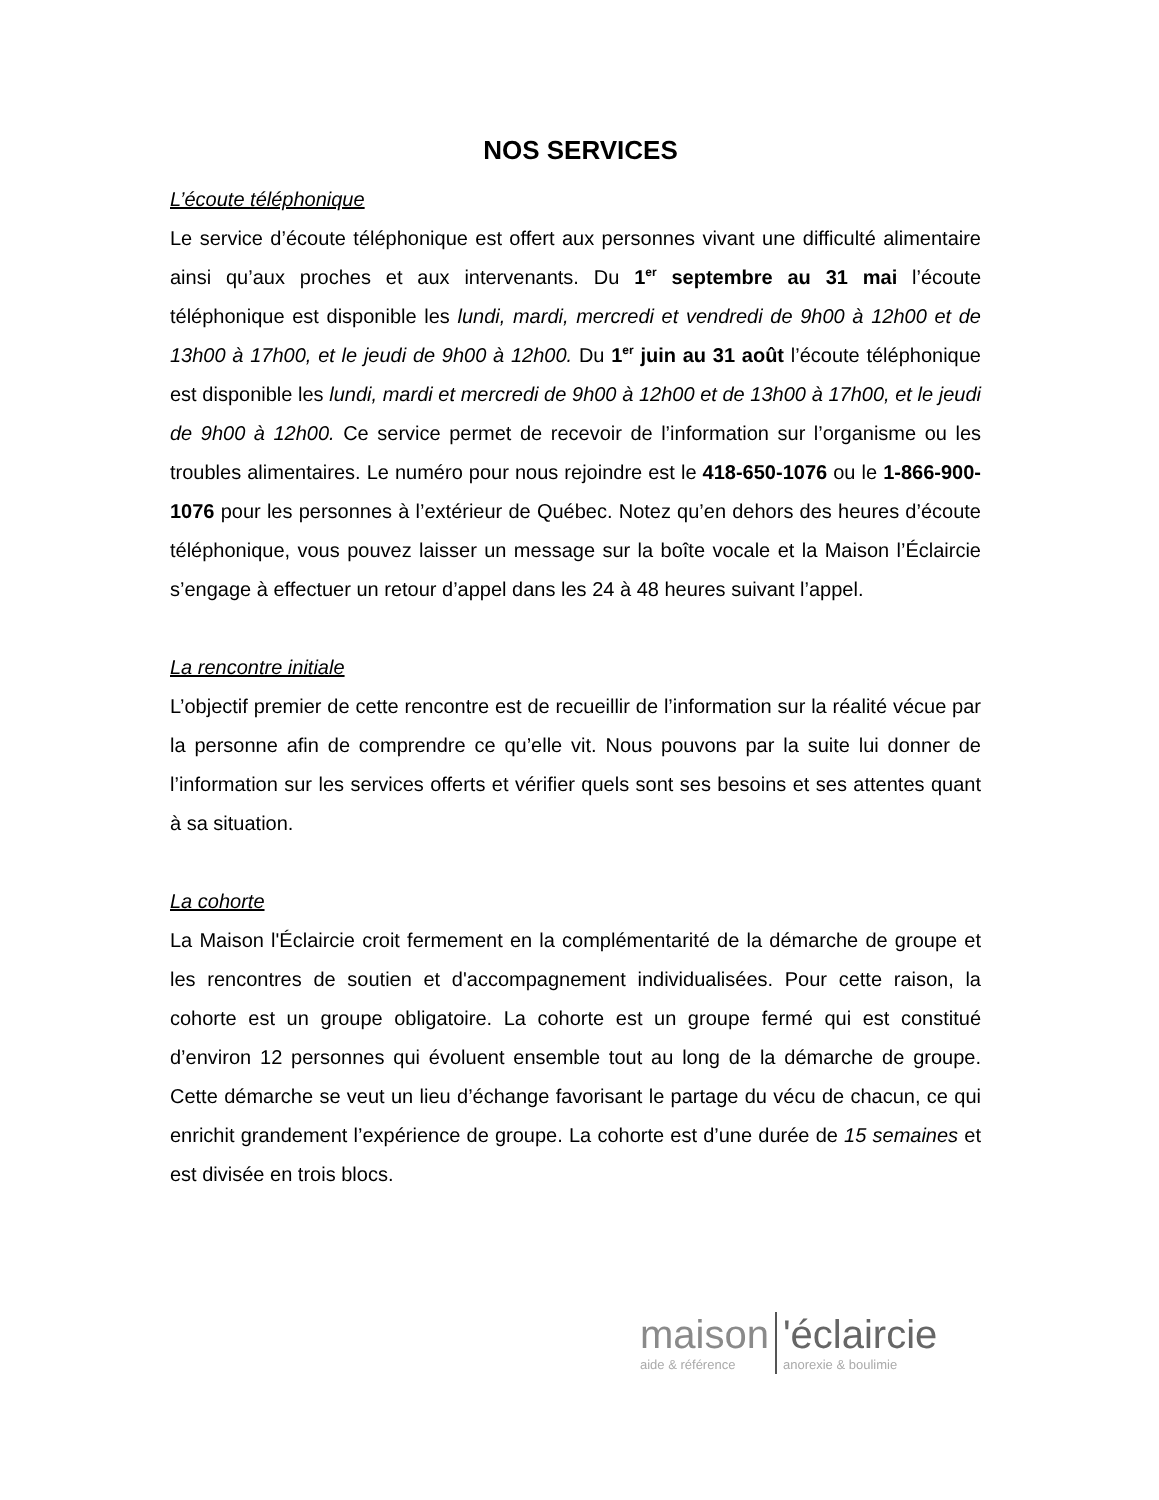NOS SERVICES
L’écoute téléphonique
Le service d’écoute téléphonique est offert aux personnes vivant une difficulté alimentaire ainsi qu’aux proches et aux intervenants. Du 1<sup>er</sup> septembre au 31 mai l’écoute téléphonique est disponible les lundi, mardi, mercredi et vendredi de 9h00 à 12h00 et de 13h00 à 17h00, et le jeudi de 9h00 à 12h00. Du 1<sup>er</sup> juin au 31 août l’écoute téléphonique est disponible les lundi, mardi et mercredi de 9h00 à 12h00 et de 13h00 à 17h00, et le jeudi de 9h00 à 12h00. Ce service permet de recevoir de l’information sur l’organisme ou les troubles alimentaires. Le numéro pour nous rejoindre est le 418-650-1076 ou le 1-866-900-1076 pour les personnes à l’extérieur de Québec. Notez qu’en dehors des heures d’écoute téléphonique, vous pouvez laisser un message sur la boîte vocale et la Maison l’Éclaircie s’engage à effectuer un retour d’appel dans les 24 à 48 heures suivant l’appel.
La rencontre initiale
L’objectif premier de cette rencontre est de recueillir de l’information sur la réalité vécue par la personne afin de comprendre ce qu’elle vit. Nous pouvons par la suite lui donner de l’information sur les services offerts et vérifier quels sont ses besoins et ses attentes quant à sa situation.
La cohorte
La Maison l'Éclaircie croit fermement en la complémentarité de la démarche de groupe et les rencontres de soutien et d'accompagnement individualisées. Pour cette raison, la cohorte est un groupe obligatoire. La cohorte est un groupe fermé qui est constitué d’environ 12 personnes qui évoluent ensemble tout au long de la démarche de groupe. Cette démarche se veut un lieu d’échange favorisant le partage du vécu de chacun, ce qui enrichit grandement l’expérience de groupe. La cohorte est d’une durée de 15 semaines et est divisée en trois blocs.
maison
aide & référence
'éclaircie
anorexie & boulimie